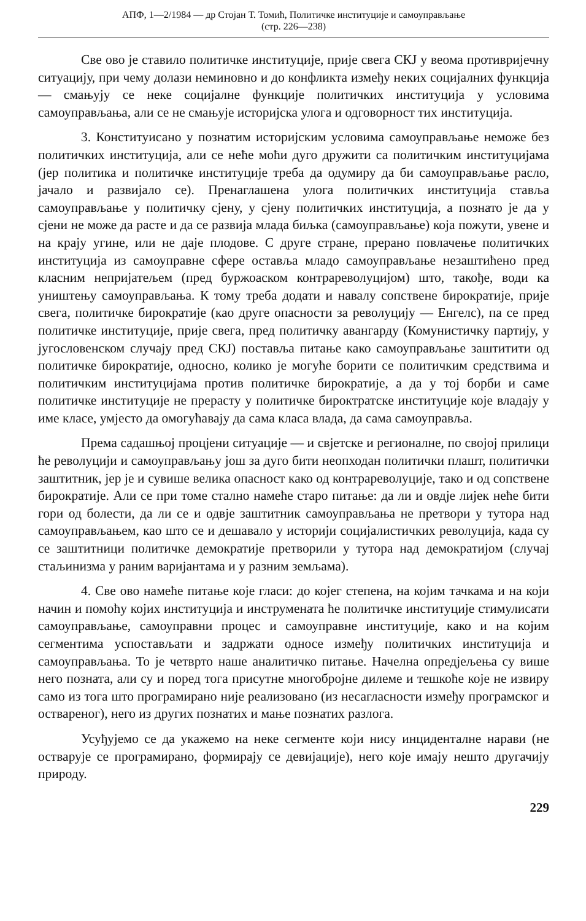АПФ, 1—2/1984 — др Стојан Т. Томић, Политичке институције и самоуправљање
(стр. 226—238)
Све ово је ставило политичке институције, прије свега СКЈ у веома противријечну ситуацију, при чему долази неминовно и до конфликта између неких социјалних функција — смањују се неке социјалне функције политичких институција у условима самоуправљања, али се не смањује историјска улога и одговорност тих институција.
3. Конституисано у познатим историјским условима самоуправљање неможе без политичких институција, али се неће моћи дуго дружити са политичким институцијама (јер политика и политичке институције треба да одумиру да би самоуправљање расло, јачало и развијало се). Пренаглашена улога политичких институција ставља самоуправљање у политичку сјену, у сјену политичких институција, а познато је да у сјени не може да расте и да се развија млада биљка (самоуправљање) која пожути, увене и на крају угине, или не даје плодове. С друге стране, прерано повлачење политичких институција из самоуправне сфере оставља младо самоуправљање незаштићено пред класним непријатељем (пред буржоаском контрареволуцијом) што, такође, води ка уништењу самоуправљања. К тому треба додати и навалу сопствене бирократије, прије свега, политичке бирократије (као друге опасности за револуцију — Енгелс), па се пред политичке институције, прије свега, пред политичку авангарду (Комунистичку партију, у југословенском случају пред СКЈ) поставља питање како самоуправљање заштитити од политичке бирократије, односно, колико је могуће борити се политичким средствима и политичким институцијама против политичке бирократије, а да у тој борби и саме политичке институције не прерасту у политичке бироктратске институције које владају у име класе, умјесто да омогућавају да сама класа влада, да сама самоуправља.
Према садашњој процјени ситуације — и свјетске и регионалне, по својој прилици ће револуцији и самоуправљању још за дуго бити неопходан политички плашт, политички заштитник, јер је и сувише велика опасност како од контрареволуције, тако и од сопствене бирократије. Али се при томе стално намеће старо питање: да ли и овдје лијек неће бити гори од болести, да ли се и одвје заштитник самоуправљања не претвори у тутора над самоуправљањем, као што се и дешавало у историји социјалистичких револуција, када су се заштитници политичке демократије претворили у тутора над демократијом (случај стаљинизма у раним варијантама и у разним земљама).
4. Све ово намеће питање које гласи: до којег степена, на којим тачкама и на који начин и помоћу којих институција и инструмената ће политичке институције стимулисати самоуправљање, самоуправни процес и самоуправне институције, како и на којим сегментима успостављати и задржати односе између политичких институција и самоуправљања. То је четврто наше аналитичко питање. Начелна опредјељења су више него позната, али су и поред тога присутне многобројне дилеме и тешкоће које не извиру само из тога што програмирано није реализовано (из несагласности између програмског и оствареног), него из других познатих и мање познатих разлога.
Усуђујемо се да укажемо на неке сегменте који нису инциденталне нарави (не остварује се програмирано, формирају се девијације), него које имају нешто другачију природу.
229